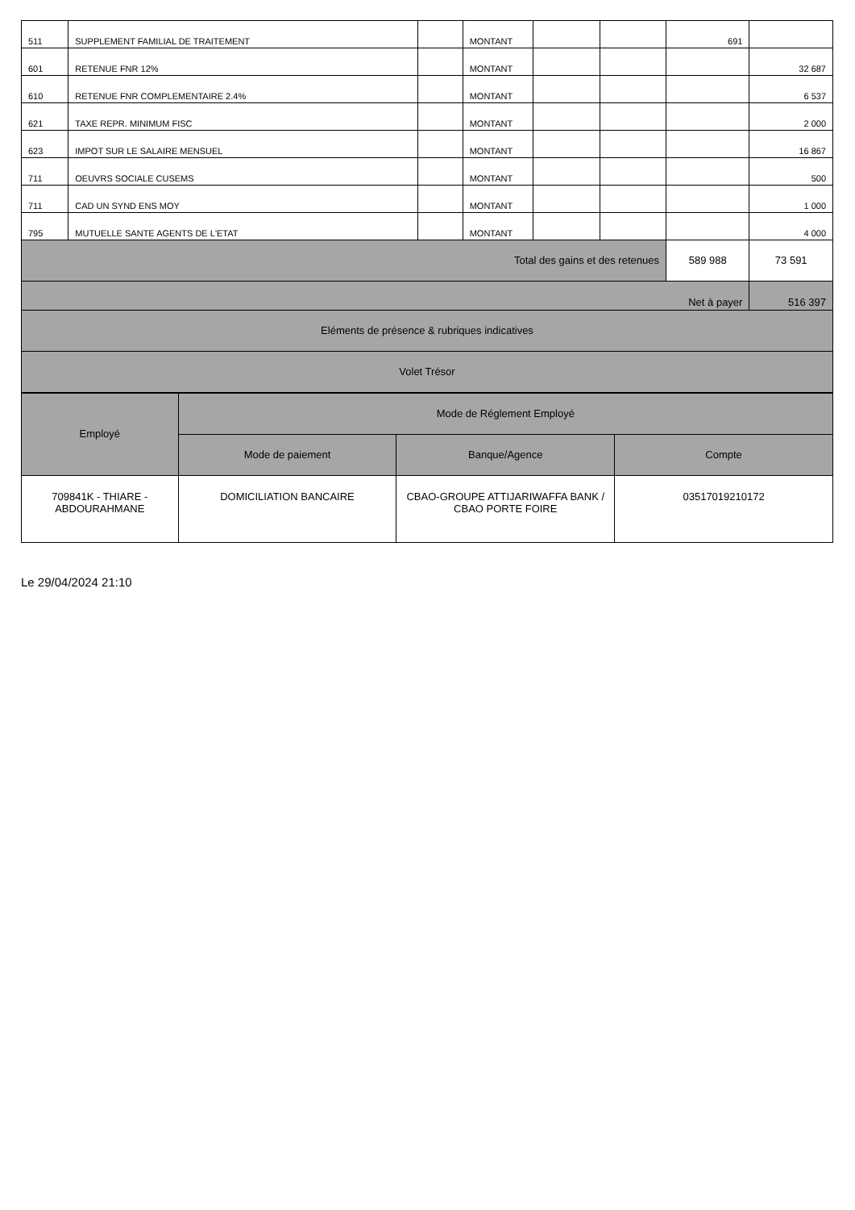| 511 | SUPPLEMENT FAMILIAL DE TRAITEMENT | | MONTANT | | | 691 | |
| 601 | RETENUE FNR 12% | | MONTANT | | | | 32 687 |
| 610 | RETENUE FNR COMPLEMENTAIRE 2.4% | | MONTANT | | | | 6 537 |
| 621 | TAXE REPR. MINIMUM FISC | | MONTANT | | | | 2 000 |
| 623 | IMPOT SUR LE SALAIRE MENSUEL | | MONTANT | | | | 16 867 |
| 711 | OEUVRS SOCIALE CUSEMS | | MONTANT | | | | 500 |
| 711 | CAD UN SYND ENS MOY | | MONTANT | | | | 1 000 |
| 795 | MUTUELLE SANTE AGENTS DE L'ETAT | | MONTANT | | | | 4 000 |
| Total des gains et des retenues | | | | | | 589 988 | 73 591 |
| Net à payer | | | | | | | 516 397 |
| Eléments de présence & rubriques indicatives | | | | | | | |
| Volet Trésor | | | | | | | |
| Employé | Mode de Réglement Employé | | |
| | Mode de paiement | Banque/Agence | Compte |
| 709841K - THIARE - ABDOURAHMANE | DOMICILIATION BANCAIRE | CBAO-GROUPE ATTIJARIWAFFA BANK / CBAO PORTE FOIRE | 03517019210172 |
Le 29/04/2024 21:10